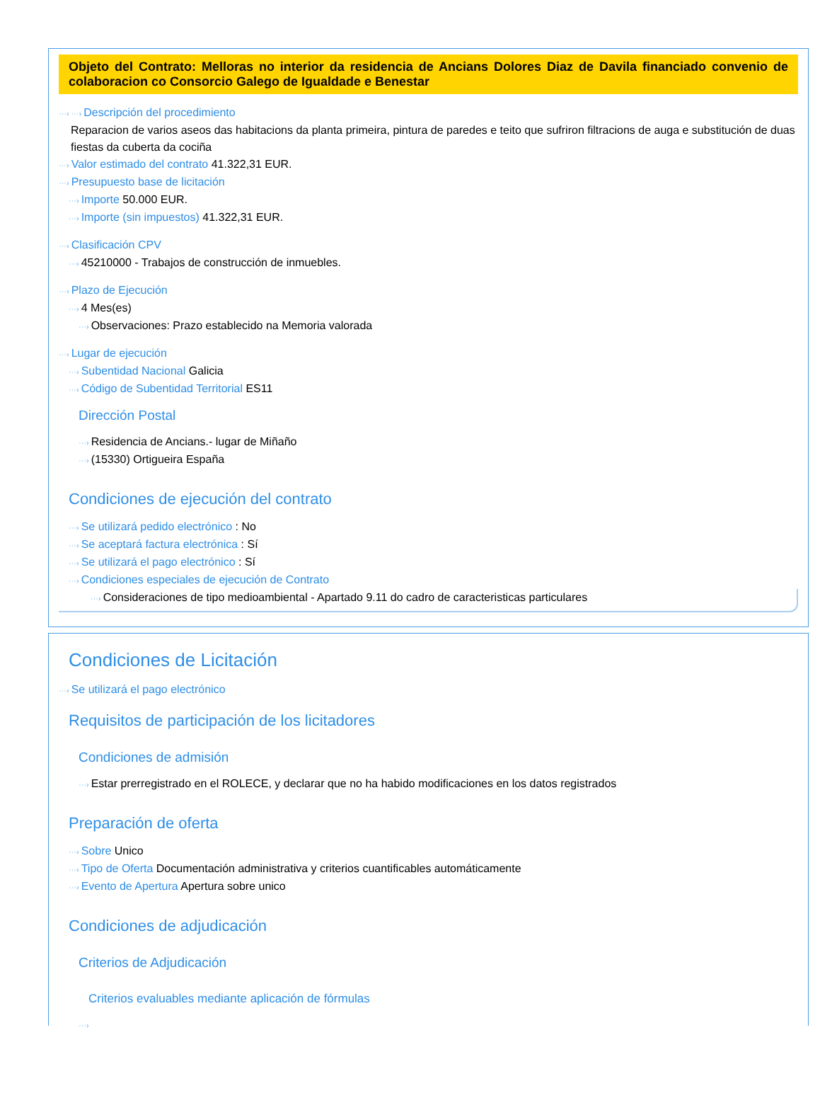Objeto del Contrato: Melloras no interior da residencia de Ancians Dolores Diaz de Davila financiado convenio de colaboracion co Consorcio Galego de Igualdade e Benestar
···› ···› Descripción del procedimiento
Reparacion de varios aseos das habitacions da planta primeira, pintura de paredes e teito que sufriron filtracions de auga e substitución de duas fiestas da cuberta da cociña
···› Valor estimado del contrato 41.322,31 EUR.
···› Presupuesto base de licitación
···› Importe 50.000 EUR.
···› Importe (sin impuestos) 41.322,31 EUR.
···› Clasificación CPV
···› 45210000 - Trabajos de construcción de inmuebles.
···› Plazo de Ejecución
···› 4 Mes(es)
···› Observaciones: Prazo establecido na Memoria valorada
···› Lugar de ejecución
···› Subentidad Nacional Galicia
···› Código de Subentidad Territorial ES11
Dirección Postal
···› Residencia de Ancians.- lugar de Miñaño
···› (15330) Ortigueira España
Condiciones de ejecución del contrato
···› Se utilizará pedido electrónico : No
···› Se aceptará factura electrónica : Sí
···› Se utilizará el pago electrónico : Sí
···› Condiciones especiales de ejecución de Contrato
···› Consideraciones de tipo medioambiental - Apartado 9.11 do cadro de caracteristicas particulares
Condiciones de Licitación
···› Se utilizará el pago electrónico
Requisitos de participación de los licitadores
Condiciones de admisión
···› Estar prerregistrado en el ROLECE, y declarar que no ha habido modificaciones en los datos registrados
Preparación de oferta
···› Sobre Unico
···› Tipo de Oferta Documentación administrativa y criterios cuantificables automáticamente
···› Evento de Apertura Apertura sobre unico
Condiciones de adjudicación
Criterios de Adjudicación
Criterios evaluables mediante aplicación de fórmulas
···›